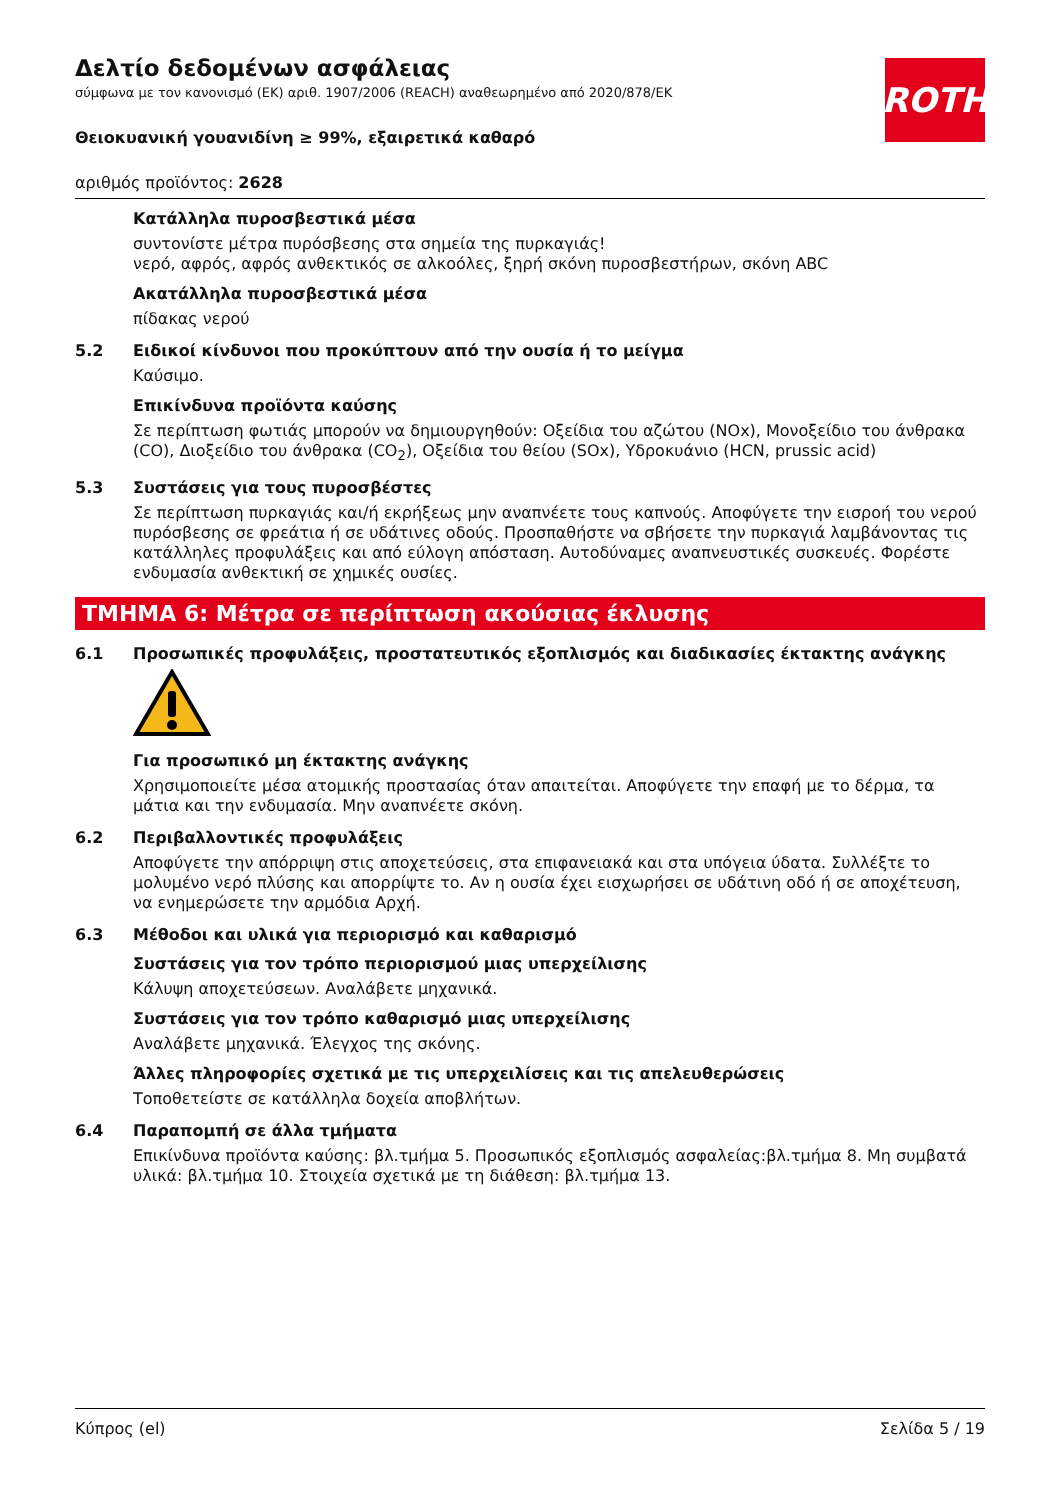ROTH
Δελτίο δεδομένων ασφάλειας
σύμφωνα με τον κανονισμό (ΕΚ) αριθ. 1907/2006 (REACH) αναθεωρημένο από 2020/878/ΕΚ
Θειοκυανική γουανιδίνη ≥ 99%, εξαιρετικά καθαρό
αριθμός προϊόντος: 2628
Κατάλληλα πυροσβεστικά μέσα
συντονίστε μέτρα πυρόσβεσης στα σημεία της πυρκαγιάς!
νερό, αφρός, αφρός ανθεκτικός σε αλκοόλες, ξηρή σκόνη πυροσβεστήρων, σκόνη ABC
Ακατάλληλα πυροσβεστικά μέσα
πίδακας νερού
5.2 Ειδικοί κίνδυνοι που προκύπτουν από την ουσία ή το μείγμα
Καύσιμο.
Επικίνδυνα προϊόντα καύσης
Σε περίπτωση φωτιάς μπορούν να δημιουργηθούν: Οξείδια του αζώτου (NOx), Μονοξείδιο του άνθρακα (CO), Διοξείδιο του άνθρακα (CO<sub>2</sub>), Οξείδια του θείου (SOx), Υδροκυάνιο (HCN, prussic acid)
5.3 Συστάσεις για τους πυροσβέστες
Σε περίπτωση πυρκαγιάς και/ή εκρήξεως μην αναπνέετε τους καπνούς. Αποφύγετε την εισροή του νερού πυρόσβεσης σε φρεάτια ή σε υδάτινες οδούς. Προσπαθήστε να σβήσετε την πυρκαγιά λαμβάνοντας τις κατάλληλες προφυλάξεις και από εύλογη απόσταση. Αυτοδύναμες αναπνευστικές συσκευές. Φορέστε ενδυμασία ανθεκτική σε χημικές ουσίες.
ΤΜΗΜΑ 6: Μέτρα σε περίπτωση ακούσιας έκλυσης
6.1 Προσωπικές προφυλάξεις, προστατευτικός εξοπλισμός και διαδικασίες έκτακτης ανάγκης
Για προσωπικό μη έκτακτης ανάγκης
Χρησιμοποιείτε μέσα ατομικής προστασίας όταν απαιτείται. Αποφύγετε την επαφή με το δέρμα, τα μάτια και την ενδυμασία. Μην αναπνέετε σκόνη.
6.2 Περιβαλλοντικές προφυλάξεις
Αποφύγετε την απόρριψη στις αποχετεύσεις, στα επιφανειακά και στα υπόγεια ύδατα. Συλλέξτε το μολυμένο νερό πλύσης και απορρίψτε το. Αν η ουσία έχει εισχωρήσει σε υδάτινη οδό ή σε αποχέτευση, να ενημερώσετε την αρμόδια Αρχή.
6.3 Μέθοδοι και υλικά για περιορισμό και καθαρισμό
Συστάσεις για τον τρόπο περιορισμού μιας υπερχείλισης
Κάλυψη αποχετεύσεων. Αναλάβετε μηχανικά.
Συστάσεις για τον τρόπο καθαρισμό μιας υπερχείλισης
Αναλάβετε μηχανικά. Έλεγχος της σκόνης.
Άλλες πληροφορίες σχετικά με τις υπερχειλίσεις και τις απελευθερώσεις
Τοποθετείστε σε κατάλληλα δοχεία αποβλήτων.
6.4 Παραπομπή σε άλλα τμήματα
Επικίνδυνα προϊόντα καύσης: βλ.τμήμα 5. Προσωπικός εξοπλισμός ασφαλείας:βλ.τμήμα 8. Μη συμβατά υλικά: βλ.τμήμα 10. Στοιχεία σχετικά με τη διάθεση: βλ.τμήμα 13.
Κύπρος (el) Σελίδα 5 / 19